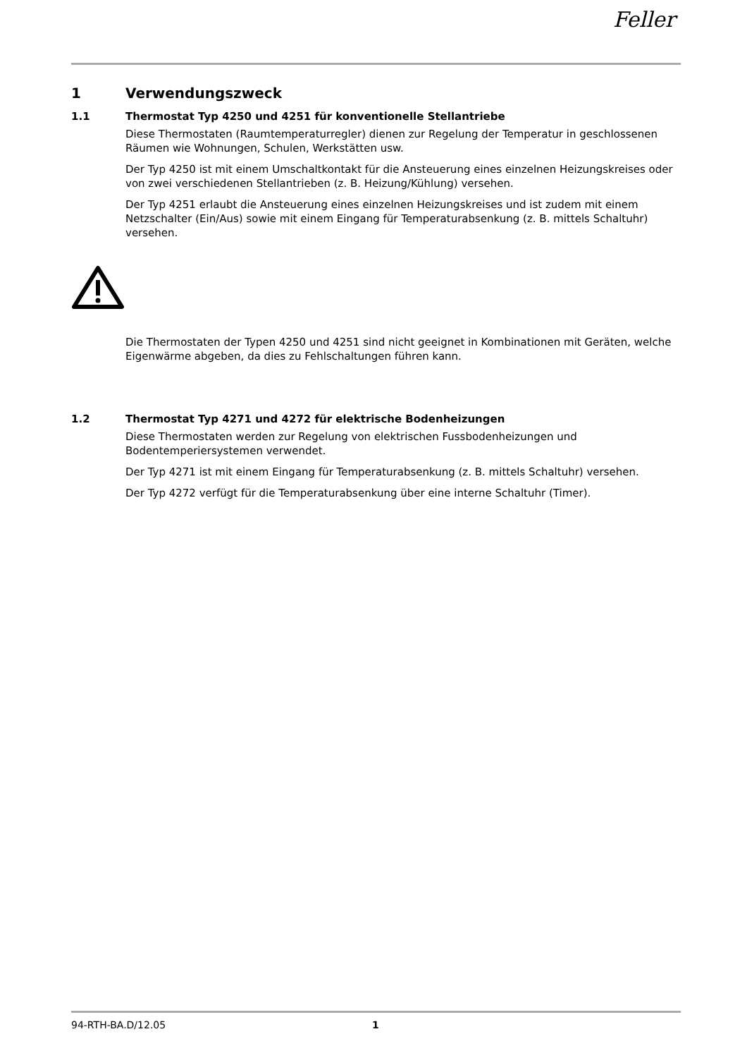Feller
1 Verwendungszweck
1.1 Thermostat Typ 4250 und 4251 für konventionelle Stellantriebe
Diese Thermostaten (Raumtemperaturregler) dienen zur Regelung der Temperatur in geschlossenen Räumen wie Wohnungen, Schulen, Werkstätten usw.
Der Typ 4250 ist mit einem Umschaltkontakt für die Ansteuerung eines einzelnen Heizungskreises oder von zwei verschiedenen Stellantrieben (z. B. Heizung/Kühlung) versehen.
Der Typ 4251 erlaubt die Ansteuerung eines einzelnen Heizungskreises und ist zudem mit einem Netzschalter (Ein/Aus) sowie mit einem Eingang für Temperaturabsenkung (z. B. mittels Schaltuhr) versehen.
Die Thermostaten der Typen 4250 und 4251 sind nicht geeignet in Kombinationen mit Geräten, welche Eigenwärme abgeben, da dies zu Fehlschaltungen führen kann.
1.2 Thermostat Typ 4271 und 4272 für elektrische Bodenheizungen
Diese Thermostaten werden zur Regelung von elektrischen Fussbodenheizungen und Bodentemperiersystemen verwendet.
Der Typ 4271 ist mit einem Eingang für Temperaturabsenkung (z. B. mittels Schaltuhr) versehen.
Der Typ 4272 verfügt für die Temperaturabsenkung über eine interne Schaltuhr (Timer).
94-RTH-BA.D/12.05 1